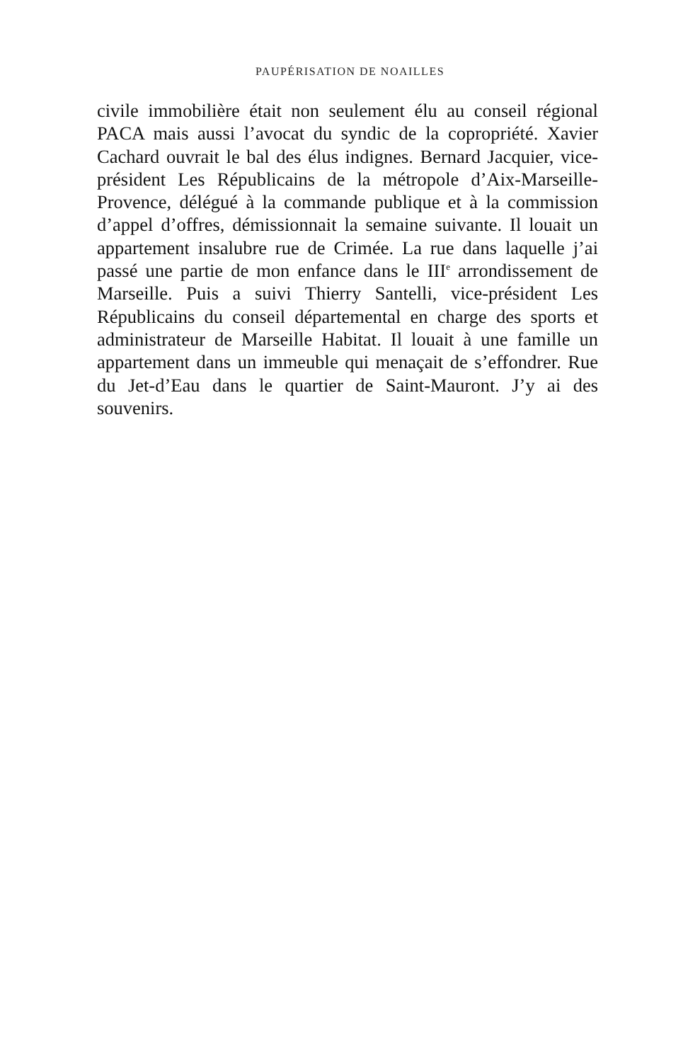PAUPÉRISATION DE NOAILLES
civile immobilière était non seulement élu au conseil régional PACA mais aussi l’avocat du syndic de la copropriété. Xavier Cachard ouvrait le bal des élus indignes. Bernard Jacquier, vice-président Les Républicains de la métropole d’Aix-Marseille-Provence, délégué à la commande publique et à la commission d’appel d’offres, démissionnait la semaine suivante. Il louait un appartement insalubre rue de Crimée. La rue dans laquelle j’ai passé une partie de mon enfance dans le III<sup>e</sup> arrondissement de Marseille. Puis a suivi Thierry Santelli, vice-président Les Républicains du conseil départemental en charge des sports et administrateur de Marseille Habitat. Il louait à une famille un appartement dans un immeuble qui menaçait de s’effondrer. Rue du Jet-d’Eau dans le quartier de Saint-Mauront. J’y ai des souvenirs.